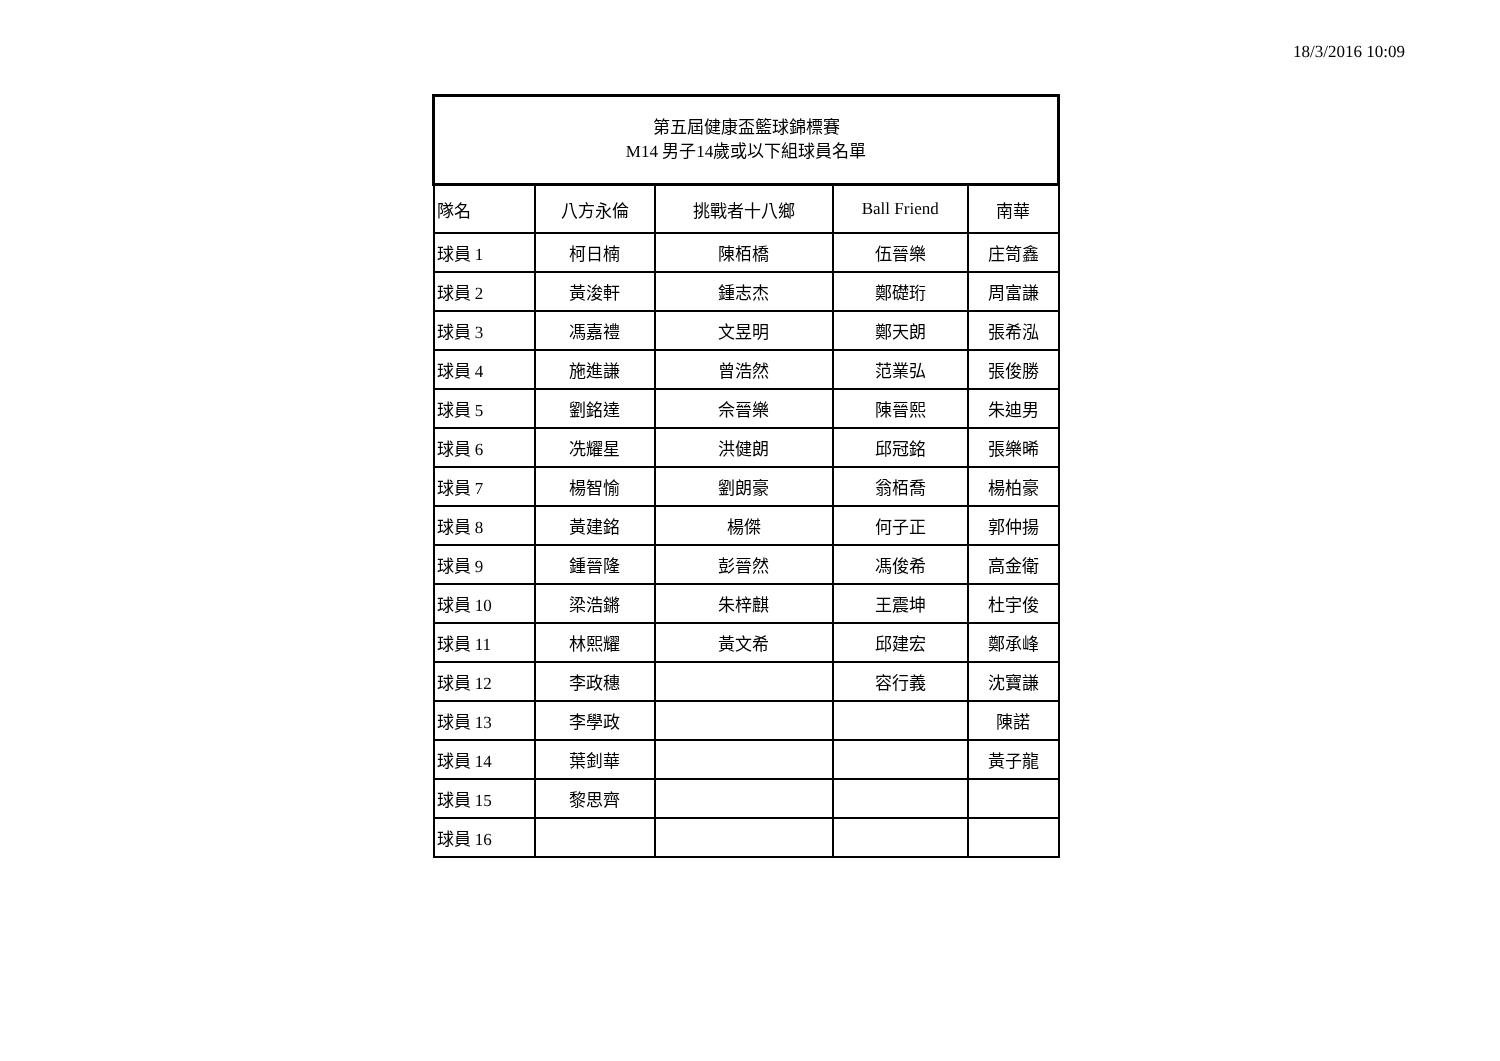18/3/2016 10:09
| 第五屆健康盃籃球錦標賽 M14 男子14歲或以下組球員名單 | | | | |
| --- | --- | --- | --- | --- |
| 隊名 | 八方永倫 | 挑戰者十八鄉 | Ball Friend | 南華 |
| 球員 1 | 柯日楠 | 陳栢橋 | 伍晉樂 | 庄笥鑫 |
| 球員 2 | 黃浚軒 | 鍾志杰 | 鄭礎珩 | 周富謙 |
| 球員 3 | 馮嘉禮 | 文昱明 | 鄭天朗 | 張希泓 |
| 球員 4 | 施進謙 | 曾浩然 | 范業弘 | 張俊勝 |
| 球員 5 | 劉銘達 | 佘晉樂 | 陳晉熙 | 朱迪男 |
| 球員 6 | 冼耀星 | 洪健朗 | 邱冠銘 | 張樂晞 |
| 球員 7 | 楊智愉 | 劉朗豪 | 翁栢喬 | 楊柏豪 |
| 球員 8 | 黃建銘 | 楊傑 | 何子正 | 郭仲揚 |
| 球員 9 | 鍾晉隆 | 彭晉然 | 馮俊希 | 高金衛 |
| 球員 10 | 梁浩鏘 | 朱梓麒 | 王震坤 | 杜宇俊 |
| 球員 11 | 林熙耀 | 黃文希 | 邱建宏 | 鄭承峰 |
| 球員 12 | 李政穗 | | 容行義 | 沈寶謙 |
| 球員 13 | 李學政 | | | 陳諾 |
| 球員 14 | 葉釗華 | | | 黃子龍 |
| 球員 15 | 黎思齊 | | | |
| 球員 16 | | | | |